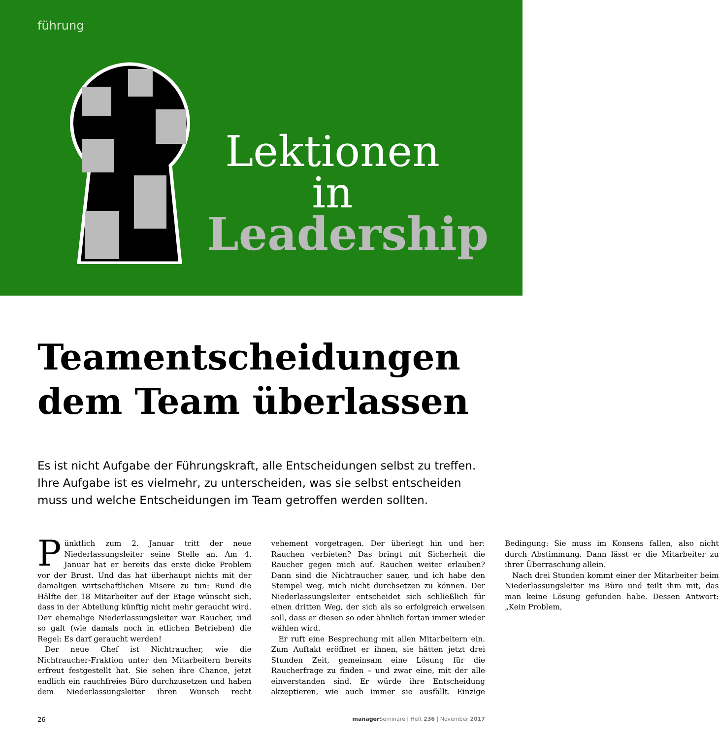führung
Lektionen
in
Leadership
Teamentscheidungen
dem Team überlassen
Es ist nicht Aufgabe der Führungskraft, alle Entscheidungen selbst zu treffen. Ihre Aufgabe ist es vielmehr, zu unterscheiden, was sie selbst entscheiden muss und welche Entscheidungen im Team getroffen werden sollten.
Pünktlich zum 2. Januar tritt der neue Niederlassungsleiter seine Stelle an. Am 4. Januar hat er bereits das erste dicke Problem vor der Brust. Und das hat überhaupt nichts mit der damaligen wirtschaftlichen Misere zu tun: Rund die Hälfte der 18 Mitarbeiter auf der Etage wünscht sich, dass in der Abteilung künftig nicht mehr geraucht wird. Der ehemalige Niederlassungsleiter war Raucher, und so galt (wie damals noch in etlichen Betrieben) die Regel: Es darf geraucht werden!
Der neue Chef ist Nichtraucher, wie die Nichtraucher-Fraktion unter den Mitarbeitern bereits erfreut festgestellt hat. Sie sehen ihre Chance, jetzt endlich ein rauchfreies Büro durchzusetzen und haben dem Niederlassungsleiter ihren Wunsch recht vehement vorgetragen. Der überlegt hin und her: Rauchen verbieten? Das bringt mit Sicherheit die Raucher gegen mich auf. Rauchen weiter erlauben? Dann sind die Nichtraucher sauer, und ich habe den Stempel weg, mich nicht durchsetzen zu können. Der Niederlassungsleiter entscheidet sich schließlich für einen dritten Weg, der sich als so erfolgreich erweisen soll, dass er diesen so oder ähnlich fortan immer wieder wählen wird.
Er ruft eine Besprechung mit allen Mitarbeitern ein. Zum Auftakt eröffnet er ihnen, sie hätten jetzt drei Stunden Zeit, gemeinsam eine Lösung für die Raucherfrage zu finden – und zwar eine, mit der alle einverstanden sind. Er würde ihre Entscheidung akzeptieren, wie auch immer sie ausfällt. Einzige Bedingung: Sie muss im Konsens fallen, also nicht durch Abstimmung. Dann lässt er die Mitarbeiter zu ihrer Überraschung allein.
Nach drei Stunden kommt einer der Mitarbeiter beim Niederlassungsleiter ins Büro und teilt ihm mit, das man keine Lösung gefunden habe. Dessen Antwort: „Kein Problem,
26 manager Seminare | Heft 236 | November 2017